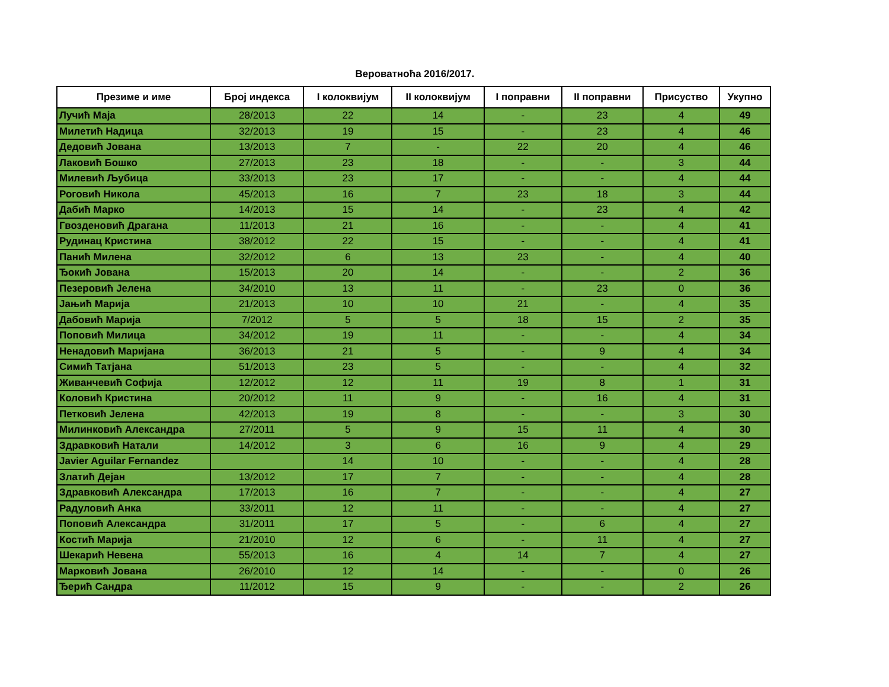Вероватноћа 2016/2017.
| Презиме и име | Број индекса | I колоквијум | II колоквијум | I поправни | II поправни | Присуство | Укупно |
| --- | --- | --- | --- | --- | --- | --- | --- |
| Лучић Маја | 28/2013 | 22 | 14 | - | 23 | 4 | 49 |
| Милетић Надица | 32/2013 | 19 | 15 | - | 23 | 4 | 46 |
| Дедовић Јована | 13/2013 | 7 | - | 22 | 20 | 4 | 46 |
| Лаковић Бошко | 27/2013 | 23 | 18 | - | - | 3 | 44 |
| Милевић Љубица | 33/2013 | 23 | 17 | - | - | 4 | 44 |
| Роговић Никола | 45/2013 | 16 | 7 | 23 | 18 | 3 | 44 |
| Дабић Марко | 14/2013 | 15 | 14 | - | 23 | 4 | 42 |
| Гвозденовић Драгана | 11/2013 | 21 | 16 | - | - | 4 | 41 |
| Рудинац Кристина | 38/2012 | 22 | 15 | - | - | 4 | 41 |
| Панић Милена | 32/2012 | 6 | 13 | 23 | - | 4 | 40 |
| Ђокић Јована | 15/2013 | 20 | 14 | - | - | 2 | 36 |
| Пезеровић Јелена | 34/2010 | 13 | 11 | - | 23 | 0 | 36 |
| Јањић Марија | 21/2013 | 10 | 10 | 21 | - | 4 | 35 |
| Дабовић Марија | 7/2012 | 5 | 5 | 18 | 15 | 2 | 35 |
| Поповић Милица | 34/2012 | 19 | 11 | - | - | 4 | 34 |
| Ненадовић Маријана | 36/2013 | 21 | 5 | - | 9 | 4 | 34 |
| Симић Татјана | 51/2013 | 23 | 5 | - | - | 4 | 32 |
| Живанчевић Софија | 12/2012 | 12 | 11 | 19 | 8 | 1 | 31 |
| Коловић Кристина | 20/2012 | 11 | 9 | - | 16 | 4 | 31 |
| Петковић Јелена | 42/2013 | 19 | 8 | - | - | 3 | 30 |
| Милинковић Александра | 27/2011 | 5 | 9 | 15 | 11 | 4 | 30 |
| Здравковић Натали | 14/2012 | 3 | 6 | 16 | 9 | 4 | 29 |
| Javier Aguilar Fernandez | | 14 | 10 | - | - | 4 | 28 |
| Златић Дејан | 13/2012 | 17 | 7 | - | - | 4 | 28 |
| Здравковић Александра | 17/2013 | 16 | 7 | - | - | 4 | 27 |
| Радуловић Анка | 33/2011 | 12 | 11 | - | - | 4 | 27 |
| Поповић Александра | 31/2011 | 17 | 5 | - | 6 | 4 | 27 |
| Костић Марија | 21/2010 | 12 | 6 | - | 11 | 4 | 27 |
| Шекарић Невена | 55/2013 | 16 | 4 | 14 | 7 | 4 | 27 |
| Марковић Јована | 26/2010 | 12 | 14 | - | - | 0 | 26 |
| Ђерић Сандра | 11/2012 | 15 | 9 | - | - | 2 | 26 |